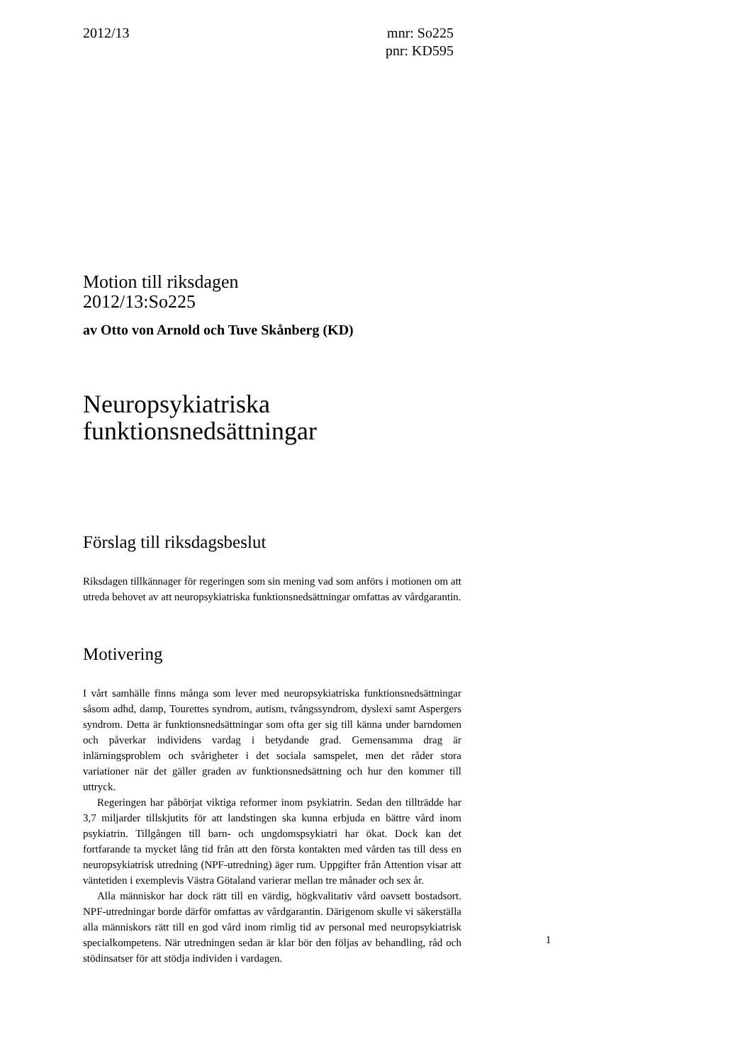2012/13 mnr: So225
pnr: KD595
Motion till riksdagen
2012/13:So225
av Otto von Arnold och Tuve Skånberg (KD)
Neuropsykiatriska
funktionsnedsättningar
Förslag till riksdagsbeslut
Riksdagen tillkännager för regeringen som sin mening vad som anförs i motionen om att utreda behovet av att neuropsykiatriska funktionsnedsättningar omfattas av vårdgarantin.
Motivering
I vårt samhälle finns många som lever med neuropsykiatriska funktionsnedsättningar såsom adhd, damp, Tourettes syndrom, autism, tvångssyndrom, dyslexi samt Aspergers syndrom. Detta är funktionsnedsättningar som ofta ger sig till känna under barndomen och påverkar individens vardag i betydande grad. Gemensamma drag är inlärningsproblem och svårigheter i det sociala samspelet, men det råder stora variationer när det gäller graden av funktionsnedsättning och hur den kommer till uttryck.
Regeringen har påbörjat viktiga reformer inom psykiatrin. Sedan den tillträdde har 3,7 miljarder tillskjutits för att landstingen ska kunna erbjuda en bättre vård inom psykiatrin. Tillgången till barn- och ungdomspsykiatri har ökat. Dock kan det fortfarande ta mycket lång tid från att den första kontakten med vården tas till dess en neuropsykiatrisk utredning (NPF-utredning) äger rum. Uppgifter från Attention visar att väntetiden i exemplevis Västra Götaland varierar mellan tre månader och sex år.
Alla människor har dock rätt till en värdig, högkvalitativ vård oavsett bostadsort. NPF-utredningar borde därför omfattas av vårdgarantin. Därigenom skulle vi säkerställa alla människors rätt till en god vård inom rimlig tid av personal med neuropsykiatrisk specialkompetens. När utredningen sedan är klar bör den följas av behandling, råd och stödinsatser för att stödja individen i vardagen.
1